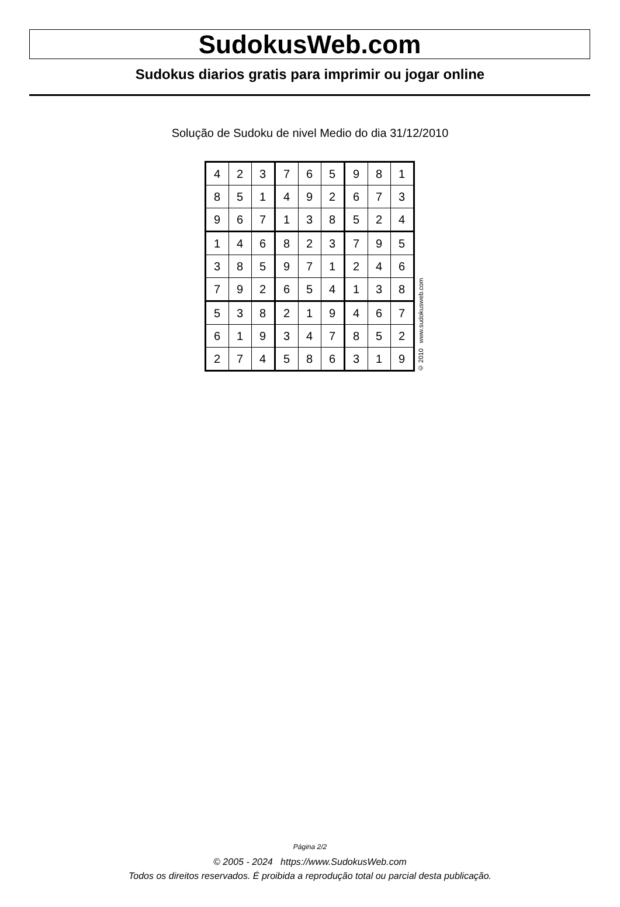SudokusWeb.com
Sudokus diarios gratis para imprimir ou jogar online
Solução de Sudoku de nivel Medio do dia 31/12/2010
| 4 | 2 | 3 | 7 | 6 | 5 | 9 | 8 | 1 |
| 8 | 5 | 1 | 4 | 9 | 2 | 6 | 7 | 3 |
| 9 | 6 | 7 | 1 | 3 | 8 | 5 | 2 | 4 |
| 1 | 4 | 6 | 8 | 2 | 3 | 7 | 9 | 5 |
| 3 | 8 | 5 | 9 | 7 | 1 | 2 | 4 | 6 |
| 7 | 9 | 2 | 6 | 5 | 4 | 1 | 3 | 8 |
| 5 | 3 | 8 | 2 | 1 | 9 | 4 | 6 | 7 |
| 6 | 1 | 9 | 3 | 4 | 7 | 8 | 5 | 2 |
| 2 | 7 | 4 | 5 | 8 | 6 | 3 | 1 | 9 |
© 2010 www.sudokusweb.com
Página 2/2
© 2005 - 2024 https://www.SudokusWeb.com
Todos os direitos reservados. É proibida a reprodução total ou parcial desta publicação.